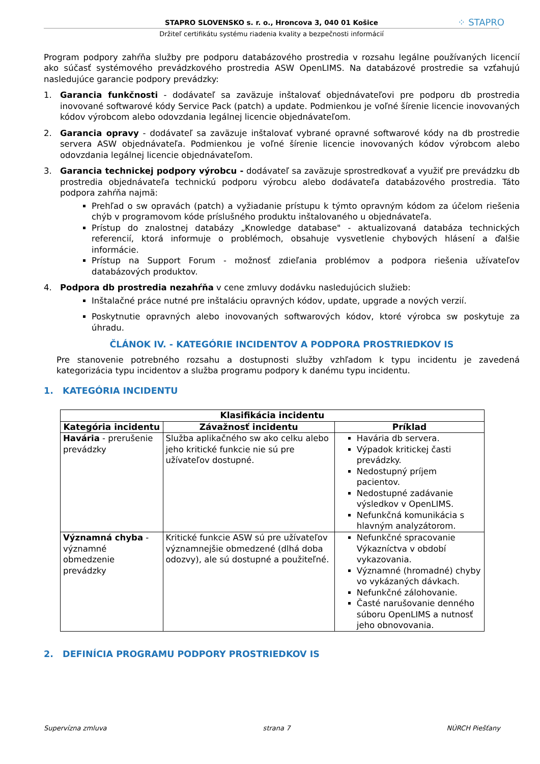STAPRO SLOVENSKO s. r. o., Hroncova 3, 040 01 Košice ⁘ STAPRO
Držiteľ certifikátu systému riadenia kvality a bezpečnosti informácií
Program podpory zahŕňa služby pre podporu databázového prostredia v rozsahu legálne používaných licencií ako súčasť systémového prevádzkového prostredia ASW OpenLIMS. Na databázové prostredie sa vzťahujú nasledujúce garancie podpory prevádzky:
1. Garancia funkčnosti - dodávateľ sa zaväzuje inštalovať objednávateľovi pre podporu db prostredia inovované softwarové kódy Service Pack (patch) a update. Podmienkou je voľné šírenie licencie inovovaných kódov výrobcom alebo odovzdania legálnej licencie objednávateľom.
2. Garancia opravy - dodávateľ sa zaväzuje inštalovať vybrané opravné softwarové kódy na db prostredie servera ASW objednávateľa. Podmienkou je voľné šírenie licencie inovovaných kódov výrobcom alebo odovzdania legálnej licencie objednávateľom.
3. Garancia technickej podpory výrobcu - dodávateľ sa zaväzuje sprostredkovať a využiť pre prevádzku db prostredia objednávateľa technickú podporu výrobcu alebo dodávateľa databázového prostredia. Táto podpora zahŕňa najmä:
Prehľad o sw opravách (patch) a vyžiadanie prístupu k týmto opravným kódom za účelom riešenia chýb v programovom kóde príslušného produktu inštalovaného u objednávateľa.
Prístup do znalostnej databázy „Knowledge database" - aktualizovaná databáza technických referencií, ktorá informuje o problémoch, obsahuje vysvetlenie chybových hlásení a ďalšie informácie.
Prístup na Support Forum - možnosť zdieľania problémov a podpora riešenia užívateľov databázových produktov.
4. Podpora db prostredia nezahŕňa v cene zmluvy dodávku nasledujúcich služieb:
Inštalačné práce nutné pre inštaláciu opravných kódov, update, upgrade a nových verzií.
Poskytnutie opravných alebo inovovaných softwarových kódov, ktoré výrobca sw poskytuje za úhradu.
ČLÁNOK IV. - KATEGÓRIE INCIDENTOV A PODPORA PROSTRIEDKOV IS
Pre stanovenie potrebného rozsahu a dostupnosti služby vzhľadom k typu incidentu je zavedená kategorizácia typu incidentov a služba programu podpory k danému typu incidentu.
1. KATEGÓRIA INCIDENTU
| Klasifikácia incidentu | | |
| --- | --- | --- |
| Kategória incidentu | Závažnosť incidentu | Príklad |
| Havária - prerušenie prevádzky | Služba aplikačného sw ako celku alebo jeho kritické funkcie nie sú pre užívateľov dostupné. | Havária db servera. Výpadok kritickej časti prevádzky. Nedostupný príjem pacientov. Nedostupné zadávanie výsledkov v OpenLIMS. Nefunkčná komunikácia s hlavným analyzátorom. |
| Významná chyba - významné obmedzenie prevádzky | Kritické funkcie ASW sú pre užívateľov významnejšie obmedzené (dlhá doba odozvy), ale sú dostupné a použiteľné. | Nefunkčné spracovanie Výkazníctva v období vykazovania. Významné (hromadné) chyby vo vykázaných dávkach. Nefunkčné zálohovanie. Časté narušovanie denného súboru OpenLIMS a nutnosť jeho obnovovania. |
2. DEFINÍCIA PROGRAMU PODPORY PROSTRIEDKOV IS
Supervízna zmluva strana 7 NÚRCH Piešťany